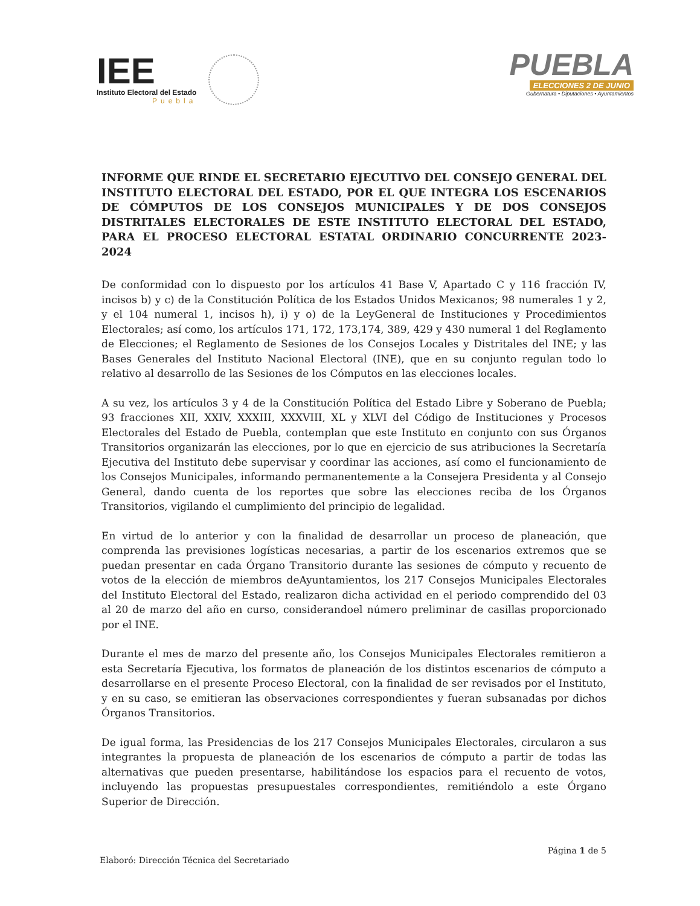IEE
Instituto Electoral del Estado
Puebla
PUEBLA
ELECCIONES 2 DE JUNIO
Gubernatura • Diputaciones • Ayuntamientos
INFORME QUE RINDE EL SECRETARIO EJECUTIVO DEL CONSEJO GENERAL DEL INSTITUTO ELECTORAL DEL ESTADO, POR EL QUE INTEGRA LOS ESCENARIOS DE CÓMPUTOS DE LOS CONSEJOS MUNICIPALES Y DE DOS CONSEJOS DISTRITALES ELECTORALES DE ESTE INSTITUTO ELECTORAL DEL ESTADO, PARA EL PROCESO ELECTORAL ESTATAL ORDINARIO CONCURRENTE 2023-2024
De conformidad con lo dispuesto por los artículos 41 Base V, Apartado C y 116 fracción IV, incisos b) y c) de la Constitución Política de los Estados Unidos Mexicanos; 98 numerales 1 y 2, y el 104 numeral 1, incisos h), i) y o) de la LeyGeneral de Instituciones y Procedimientos Electorales; así como, los artículos 171, 172, 173,174, 389, 429 y 430 numeral 1 del Reglamento de Elecciones; el Reglamento de Sesiones de los Consejos Locales y Distritales del INE; y las Bases Generales del Instituto Nacional Electoral (INE), que en su conjunto regulan todo lo relativo al desarrollo de las Sesiones de los Cómputos en las elecciones locales.
A su vez, los artículos 3 y 4 de la Constitución Política del Estado Libre y Soberano de Puebla; 93 fracciones XII, XXIV, XXXIII, XXXVIII, XL y XLVI del Código de Instituciones y Procesos Electorales del Estado de Puebla, contemplan que este Instituto en conjunto con sus Órganos Transitorios organizarán las elecciones, por lo que en ejercicio de sus atribuciones la Secretaría Ejecutiva del Instituto debe supervisar y coordinar las acciones, así como el funcionamiento de los Consejos Municipales, informando permanentemente a la Consejera Presidenta y al Consejo General, dando cuenta de los reportes que sobre las elecciones reciba de los Órganos Transitorios, vigilando el cumplimiento del principio de legalidad.
En virtud de lo anterior y con la finalidad de desarrollar un proceso de planeación, que comprenda las previsiones logísticas necesarias, a partir de los escenarios extremos que se puedan presentar en cada Órgano Transitorio durante las sesiones de cómputo y recuento de votos de la elección de miembros deAyuntamientos, los 217 Consejos Municipales Electorales del Instituto Electoral del Estado, realizaron dicha actividad en el periodo comprendido del 03 al 20 de marzo del año en curso, considerandoel número preliminar de casillas proporcionado por el INE.
Durante el mes de marzo del presente año, los Consejos Municipales Electorales remitieron a esta Secretaría Ejecutiva, los formatos de planeación de los distintos escenarios de cómputo a desarrollarse en el presente Proceso Electoral, con la finalidad de ser revisados por el Instituto, y en su caso, se emitieran las observaciones correspondientes y fueran subsanadas por dichos Órganos Transitorios.
De igual forma, las Presidencias de los 217 Consejos Municipales Electorales, circularon a sus integrantes la propuesta de planeación de los escenarios de cómputo a partir de todas las alternativas que pueden presentarse, habilitándose los espacios para el recuento de votos, incluyendo las propuestas presupuestales correspondientes, remitiéndolo a este Órgano Superior de Dirección.
Página 1 de 5
Elaboró: Dirección Técnica del Secretariado